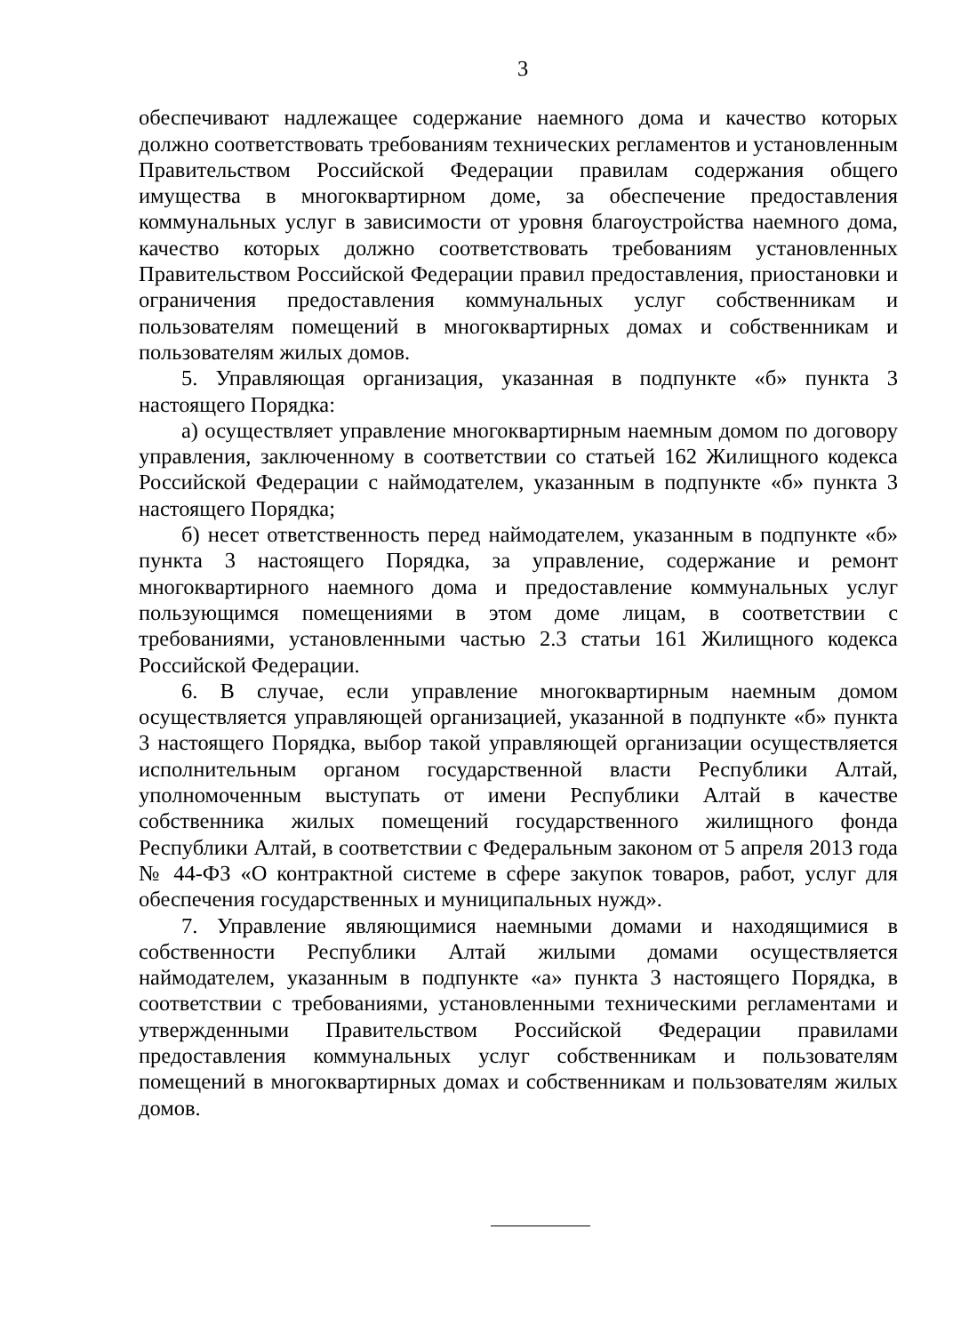3
обеспечивают надлежащее содержание наемного дома и качество которых должно соответствовать требованиям технических регламентов и установленным Правительством Российской Федерации правилам содержания общего имущества в многоквартирном доме, за обеспечение предоставления коммунальных услуг в зависимости от уровня благоустройства наемного дома, качество которых должно соответствовать требованиям установленных Правительством Российской Федерации правил предоставления, приостановки и ограничения предоставления коммунальных услуг собственникам и пользователям помещений в многоквартирных домах и собственникам и пользователям жилых домов.
5. Управляющая организация, указанная в подпункте «б» пункта 3 настоящего Порядка:
а) осуществляет управление многоквартирным наемным домом по договору управления, заключенному в соответствии со статьей 162 Жилищного кодекса Российской Федерации с наймодателем, указанным в подпункте «б» пункта 3 настоящего Порядка;
б) несет ответственность перед наймодателем, указанным в подпункте «б» пункта 3 настоящего Порядка, за управление, содержание и ремонт многоквартирного наемного дома и предоставление коммунальных услуг пользующимся помещениями в этом доме лицам, в соответствии с требованиями, установленными частью 2.3 статьи 161 Жилищного кодекса Российской Федерации.
6. В случае, если управление многоквартирным наемным домом осуществляется управляющей организацией, указанной в подпункте «б» пункта 3 настоящего Порядка, выбор такой управляющей организации осуществляется исполнительным органом государственной власти Республики Алтай, уполномоченным выступать от имени Республики Алтай в качестве собственника жилых помещений государственного жилищного фонда Республики Алтай, в соответствии с Федеральным законом от 5 апреля 2013 года № 44-ФЗ «О контрактной системе в сфере закупок товаров, работ, услуг для обеспечения государственных и муниципальных нужд».
7. Управление являющимися наемными домами и находящимися в собственности Республики Алтай жилыми домами осуществляется наймодателем, указанным в подпункте «а» пункта 3 настоящего Порядка, в соответствии с требованиями, установленными техническими регламентами и утвержденными Правительством Российской Федерации правилами предоставления коммунальных услуг собственникам и пользователям помещений в многоквартирных домах и собственникам и пользователям жилых домов.